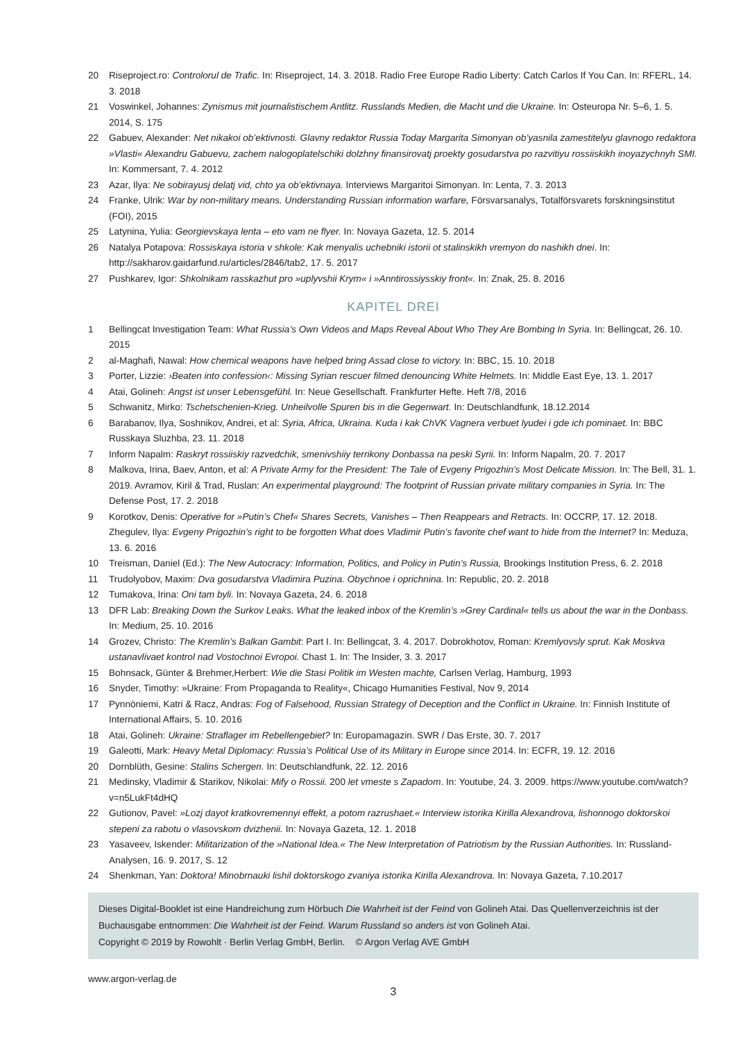20 Riseproject.ro: Controlorul de Trafic. In: Riseproject, 14. 3. 2018. Radio Free Europe Radio Liberty: Catch Carlos If You Can. In: RFERL, 14. 3. 2018
21 Voswinkel, Johannes: Zynismus mit journalistischem Antlitz. Russlands Medien, die Macht und die Ukraine. In: Osteuropa Nr. 5–6, 1. 5. 2014, S. 175
22 Gabuev, Alexander: Net nikakoi ob’ektivnosti. Glavny redaktor Russia Today Margarita Simonyan ob’yasnila zamestitelyu glavnogo redaktora »Vlasti« Alexandru Gabuevu, zachem nalogoplatelschiki dolzhny finansirovatj proekty gosudarstva po razvitiyu rossiiskikh inoyazychnyh SMI. In: Kommersant, 7. 4. 2012
23 Azar, Ilya: Ne sobirayusj delatj vid, chto ya ob’ektivnaya. Interviews Margaritoi Simonyan. In: Lenta, 7. 3. 2013
24 Franke, Ulrik: War by non-military means. Understanding Russian information warfare, Försvarsanalys, Totalförsvarets forskningsinstitut (FOI), 2015
25 Latynina, Yulia: Georgievskaya lenta – eto vam ne flyer. In: Novaya Gazeta, 12. 5. 2014
26 Natalya Potapova: Rossiskaya istoria v shkole: Kak menyalis uchebniki istorii ot stalinskikh vremyon do nashikh dnei. In: http://sakharov.gaidarfund.ru/articles/2846/tab2, 17. 5. 2017
27 Pushkarev, Igor: Shkolnikam rasskazhut pro »uplyvshii Krym« i »Anntirossiysskiy front«. In: Znak, 25. 8. 2016
KAPITEL DREI
1 Bellingcat Investigation Team: What Russia’s Own Videos and Maps Reveal About Who They Are Bombing In Syria. In: Bellingcat, 26. 10. 2015
2 al-Maghafi, Nawal: How chemical weapons have helped bring Assad close to victory. In: BBC, 15. 10. 2018
3 Porter, Lizzie: ›Beaten into confession‹: Missing Syrian rescuer filmed denouncing White Helmets. In: Middle East Eye, 13. 1. 2017
4 Atai, Golineh: Angst ist unser Lebensgefühl. In: Neue Gesellschaft. Frankfurter Hefte. Heft 7/8, 2016
5 Schwanitz, Mirko: Tschetschenien-Krieg. Unheilvolle Spuren bis in die Gegenwart. In: Deutschlandfunk, 18.12.2014
6 Barabanov, Ilya, Soshnikov, Andrei, et al: Syria, Africa, Ukraina. Kuda i kak ChVK Vagnera verbuet lyudei i gde ich pominaet. In: BBC Russkaya Sluzhba, 23. 11. 2018
7 Inform Napalm: Raskryt rossiiskiy razvedchik, smenivshiiy terrikony Donbassa na peski Syrii. In: Inform Napalm, 20. 7. 2017
8 Malkova, Irina, Baev, Anton, et al: A Private Army for the President: The Tale of Evgeny Prigozhin’s Most Delicate Mission. In: The Bell, 31. 1. 2019. Avramov, Kiril & Trad, Ruslan: An experimental playground: The footprint of Russian private military companies in Syria. In: The Defense Post, 17. 2. 2018
9 Korotkov, Denis: Operative for »Putin’s Chef« Shares Secrets, Vanishes – Then Reappears and Retracts. In: OCCRP, 17. 12. 2018. Zhegulev, Ilya: Evgeny Prigozhin’s right to be forgotten What does Vladimir Putin’s favorite chef want to hide from the Internet? In: Meduza, 13. 6. 2016
10 Treisman, Daniel (Ed.): The New Autocracy: Information, Politics, and Policy in Putin’s Russia, Brookings Institution Press, 6. 2. 2018
11 Trudolyobov, Maxim: Dva gosudarstva Vladimira Puzina. Obychnoe i oprichnina. In: Republic, 20. 2. 2018
12 Tumakova, Irina: Oni tam byli. In: Novaya Gazeta, 24. 6. 2018
13 DFR Lab: Breaking Down the Surkov Leaks. What the leaked inbox of the Kremlin’s »Grey Cardinal« tells us about the war in the Donbass. In: Medium, 25. 10. 2016
14 Grozev, Christo: The Kremlin’s Balkan Gambit: Part I. In: Bellingcat, 3. 4. 2017. Dobrokhotov, Roman: Kremlyovsly sprut. Kak Moskva ustanavlivaet kontrol nad Vostochnoi Evropoi. Chast 1. In: The Insider, 3. 3. 2017
15 Bohnsack, Günter & Brehmer,Herbert: Wie die Stasi Politik im Westen machte, Carlsen Verlag, Hamburg, 1993
16 Snyder, Timothy: »Ukraine: From Propaganda to Reality«, Chicago Humanities Festival, Nov 9, 2014
17 Pynnöniemi, Katri & Racz, Andras: Fog of Falsehood, Russian Strategy of Deception and the Conflict in Ukraine. In: Finnish Institute of International Affairs, 5. 10. 2016
18 Atai, Golineh: Ukraine: Straflager im Rebellengebiet? In: Europamagazin. SWR / Das Erste, 30. 7. 2017
19 Galeotti, Mark: Heavy Metal Diplomacy: Russia’s Political Use of its Military in Europe since 2014. In: ECFR, 19. 12. 2016
20 Dornblüth, Gesine: Stalins Schergen. In: Deutschlandfunk, 22. 12. 2016
21 Medinsky, Vladimir & Starikov, Nikolai: Mify o Rossii. 200 let vmeste s Zapadom. In: Youtube, 24. 3. 2009. https://www.youtube.com/watch?v=n5LukFt4dHQ
22 Gutionov, Pavel: »Lozj dayot kratkovremennyi effekt, a potom razrushaet.« Interview istorika Kirilla Alexandrova, lishonnogo doktorskoi stepeni za rabotu o vlasovskom dvizhenii. In: Novaya Gazeta, 12. 1. 2018
23 Yasaveev, Iskender: Militarization of the »National Idea.« The New Interpretation of Patriotism by the Russian Authorities. In: Russland-Analysen, 16. 9. 2017, S. 12
24 Shenkman, Yan: Doktora! Minobrnauki lishil doktorskogo zvaniya istorika Kirilla Alexandrova. In: Novaya Gazeta, 7.10.2017
Dieses Digital-Booklet ist eine Handreichung zum Hörbuch Die Wahrheit ist der Feind von Golineh Atai. Das Quellenverzeichnis ist der Buchausgabe entnommen: Die Wahrheit ist der Feind. Warum Russland so anders ist von Golineh Atai.
Copyright © 2019 by Rowohlt · Berlin Verlag GmbH, Berlin. © Argon Verlag AVE GmbH
www.argon-verlag.de
3